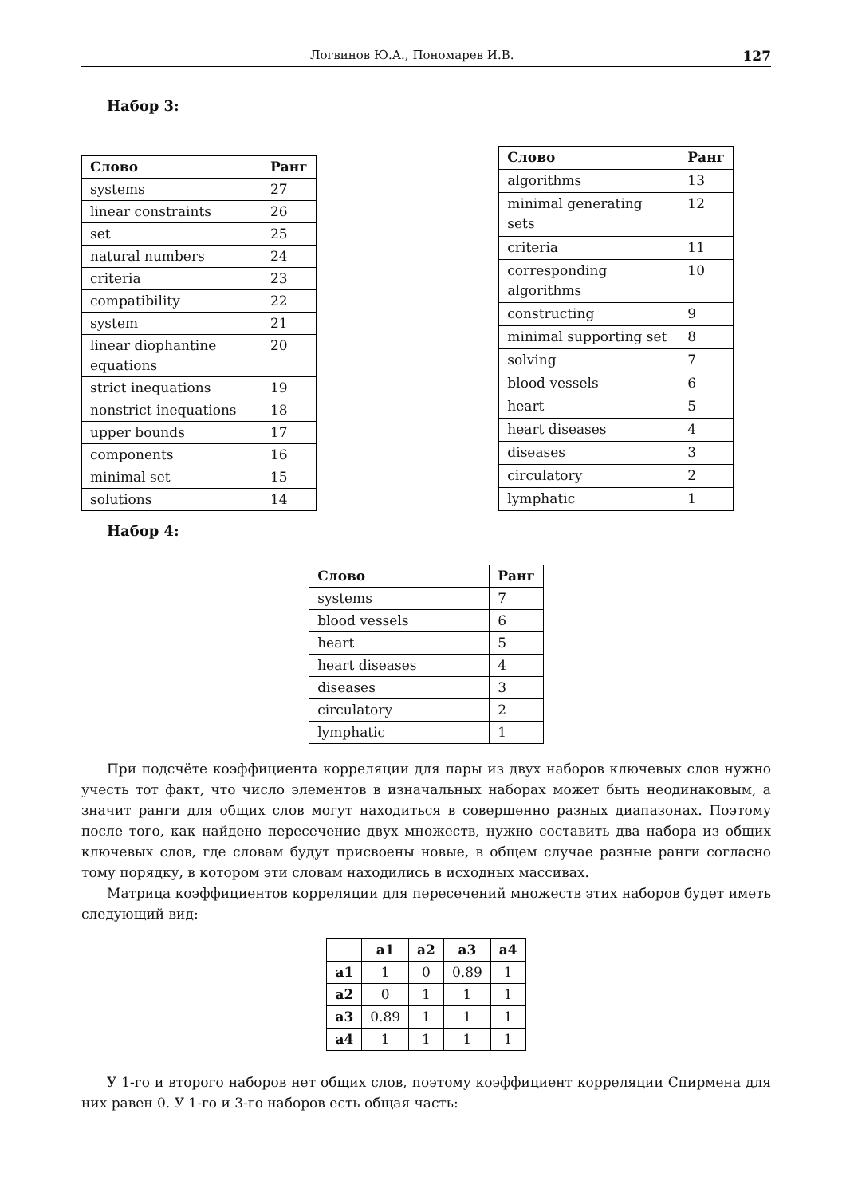Логвинов Ю.А., Пономарев И.В. 127
Набор 3:
| Слово | Ранг |
| --- | --- |
| systems | 27 |
| linear constraints | 26 |
| set | 25 |
| natural numbers | 24 |
| criteria | 23 |
| compatibility | 22 |
| system | 21 |
| linear diophantine equations | 20 |
| strict inequations | 19 |
| nonstrict inequations | 18 |
| upper bounds | 17 |
| components | 16 |
| minimal set | 15 |
| solutions | 14 |
| Слово | Ранг |
| --- | --- |
| algorithms | 13 |
| minimal generating sets | 12 |
| criteria | 11 |
| corresponding algorithms | 10 |
| constructing | 9 |
| minimal supporting set | 8 |
| solving | 7 |
| blood vessels | 6 |
| heart | 5 |
| heart diseases | 4 |
| diseases | 3 |
| circulatory | 2 |
| lymphatic | 1 |
Набор 4:
| Слово | Ранг |
| --- | --- |
| systems | 7 |
| blood vessels | 6 |
| heart | 5 |
| heart diseases | 4 |
| diseases | 3 |
| circulatory | 2 |
| lymphatic | 1 |
При подсчёте коэффициента корреляции для пары из двух наборов ключевых слов нужно учесть тот факт, что число элементов в изначальных наборах может быть неодинаковым, а значит ранги для общих слов могут находиться в совершенно разных диапазонах. Поэтому после того, как найдено пересечение двух множеств, нужно составить два набора из общих ключевых слов, где словам будут присвоены новые, в общем случае разные ранги согласно тому порядку, в котором эти словам находились в исходных массивах.
Матрица коэффициентов корреляции для пересечений множеств этих наборов будет иметь следующий вид:
| | a1 | a2 | a3 | a4 |
| --- | --- | --- | --- | --- |
| a1 | 1 | 0 | 0.89 | 1 |
| a2 | 0 | 1 | 1 | 1 |
| a3 | 0.89 | 1 | 1 | 1 |
| a4 | 1 | 1 | 1 | 1 |
У 1-го и второго наборов нет общих слов, поэтому коэффициент корреляции Спирмена для них равен 0. У 1-го и 3-го наборов есть общая часть: